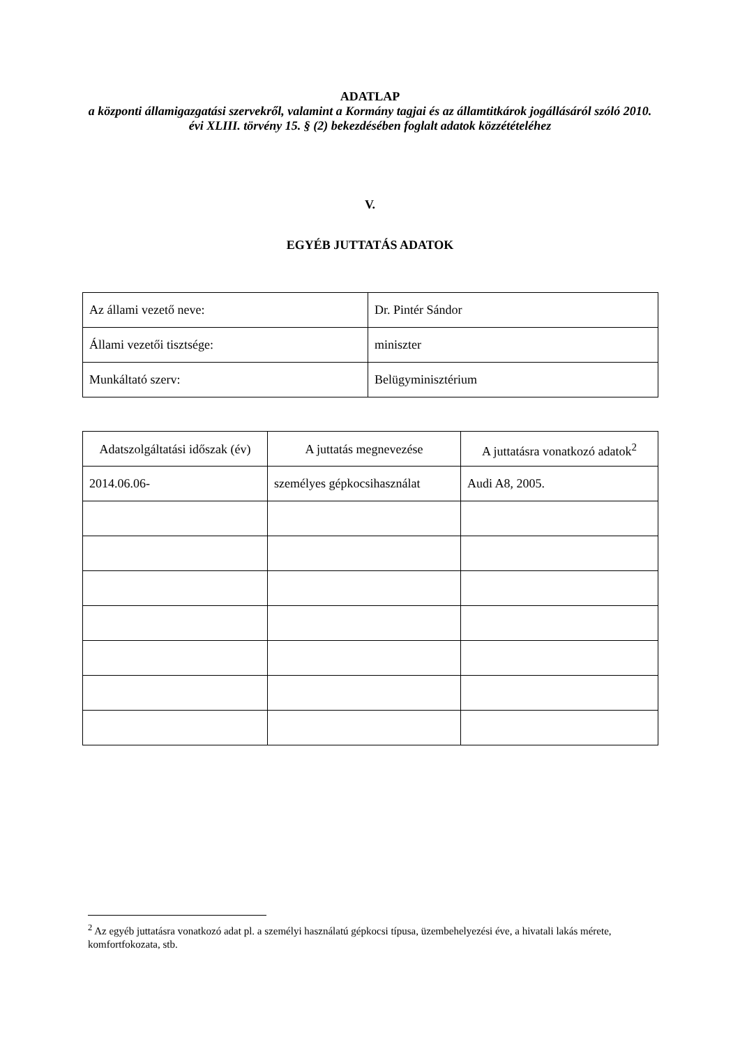ADATLAP
a központi államigazgatási szervekről, valamint a Kormány tagjai és az államtitkárok jogállásáról szóló 2010. évi XLIII. törvény 15. § (2) bekezdésében foglalt adatok közzétételéhez
V.
EGYÉB JUTTATÁS ADATOK
| Az állami vezető neve: | Dr. Pintér Sándor |
| Állami vezetői tisztsége: | miniszter |
| Munkáltató szerv: | Belügyminisztérium |
| Adatszolgáltatási időszak (év) | A juttatás megnevezése | A juttatásra vonatkozó adatok<sup>2</sup> |
| --- | --- | --- |
| 2014.06.06- | személyes gépkocsihasználat | Audi A8, 2005. |
<sup>2</sup> Az egyéb juttatásra vonatkozó adat pl. a személyi használatú gépkocsi típusa, üzembehelyezési éve, a hivatali lakás mérete, komfortfokozata, stb.